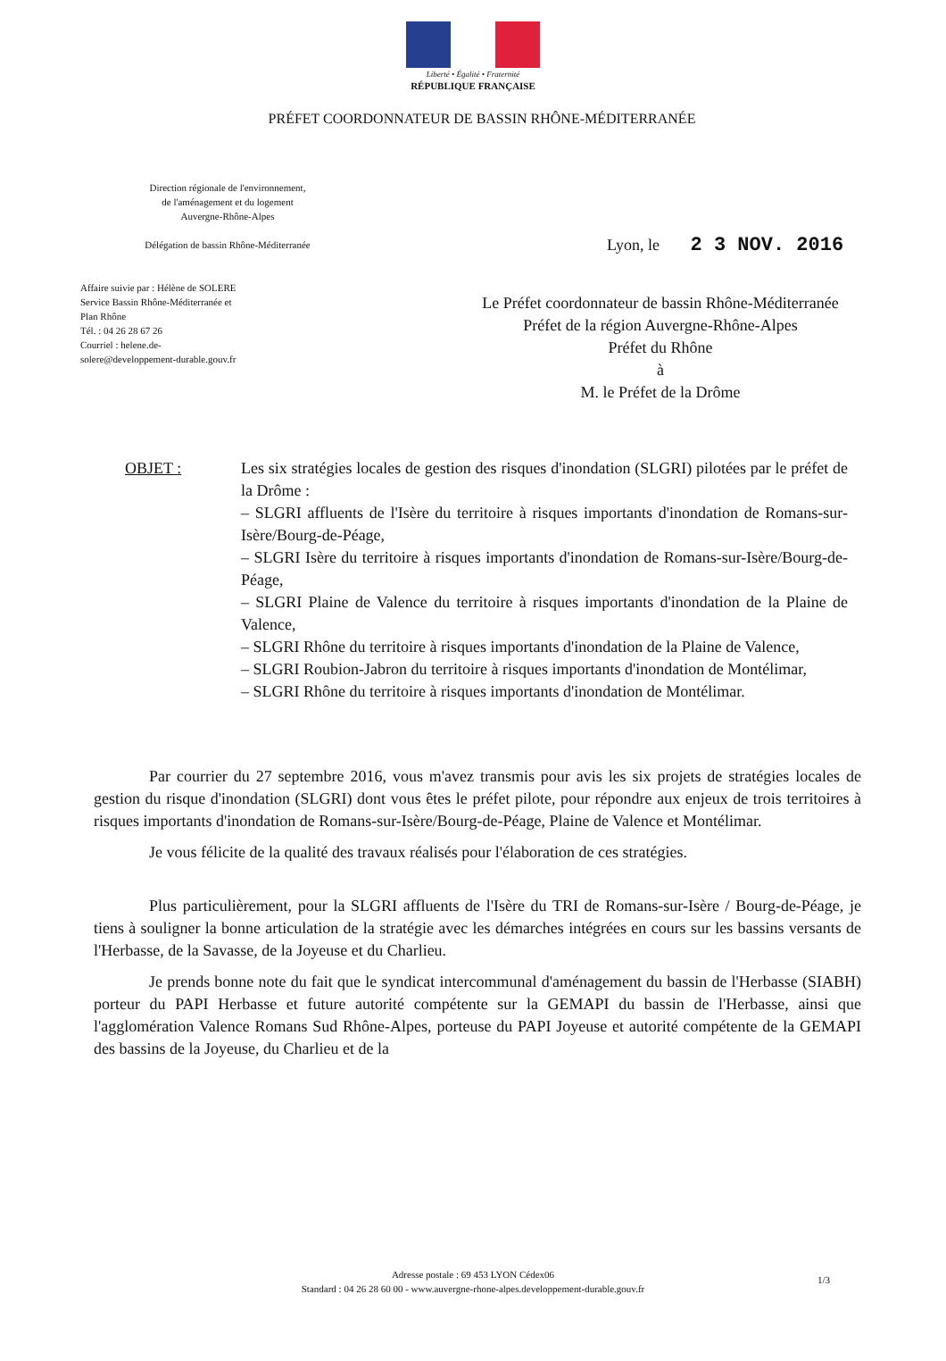Liberté • Égalité • Fraternité
RÉPUBLIQUE FRANÇAISE
PRÉFET COORDONNATEUR DE BASSIN RHÔNE-MÉDITERRANÉE
Direction régionale de l'environnement,
de l'aménagement et du logement
Auvergne-Rhône-Alpes
Délégation de bassin Rhône-Méditerranée
Affaire suivie par : Hélène de SOLERE
Service Bassin Rhône-Méditerranée et
Plan Rhône
Tél. : 04 26 28 67 26
Courriel : helene.de-
solere@developpement-durable.gouv.fr
Lyon, le 2 3 NOV. 2016
Le Préfet coordonnateur de bassin Rhône-Méditerranée
Préfet de la région Auvergne-Rhône-Alpes
Préfet du Rhône
à
M. le Préfet de la Drôme
OBJET : Les six stratégies locales de gestion des risques d'inondation (SLGRI) pilotées par le préfet de la Drôme :
– SLGRI affluents de l'Isère du territoire à risques importants d'inondation de Romans-sur-Isère/Bourg-de-Péage,
– SLGRI Isère du territoire à risques importants d'inondation de Romans-sur-Isère/Bourg-de-Péage,
– SLGRI Plaine de Valence du territoire à risques importants d'inondation de la Plaine de Valence,
– SLGRI Rhône du territoire à risques importants d'inondation de la Plaine de Valence,
– SLGRI Roubion-Jabron du territoire à risques importants d'inondation de Montélimar,
– SLGRI Rhône du territoire à risques importants d'inondation de Montélimar.
Par courrier du 27 septembre 2016, vous m'avez transmis pour avis les six projets de stratégies locales de gestion du risque d'inondation (SLGRI) dont vous êtes le préfet pilote, pour répondre aux enjeux de trois territoires à risques importants d'inondation de Romans-sur-Isère/Bourg-de-Péage, Plaine de Valence et Montélimar.
Je vous félicite de la qualité des travaux réalisés pour l'élaboration de ces stratégies.
Plus particulièrement, pour la SLGRI affluents de l'Isère du TRI de Romans-sur-Isère / Bourg-de-Péage, je tiens à souligner la bonne articulation de la stratégie avec les démarches intégrées en cours sur les bassins versants de l'Herbasse, de la Savasse, de la Joyeuse et du Charlieu.
Je prends bonne note du fait que le syndicat intercommunal d'aménagement du bassin de l'Herbasse (SIABH) porteur du PAPI Herbasse et future autorité compétente sur la GEMAPI du bassin de l'Herbasse, ainsi que l'agglomération Valence Romans Sud Rhône-Alpes, porteuse du PAPI Joyeuse et autorité compétente de la GEMAPI des bassins de la Joyeuse, du Charlieu et de la
Adresse postale : 69 453 LYON Cédex06
Standard : 04 26 28 60 00 - www.auvergne-rhone-alpes.developpement-durable.gouv.fr
1/3